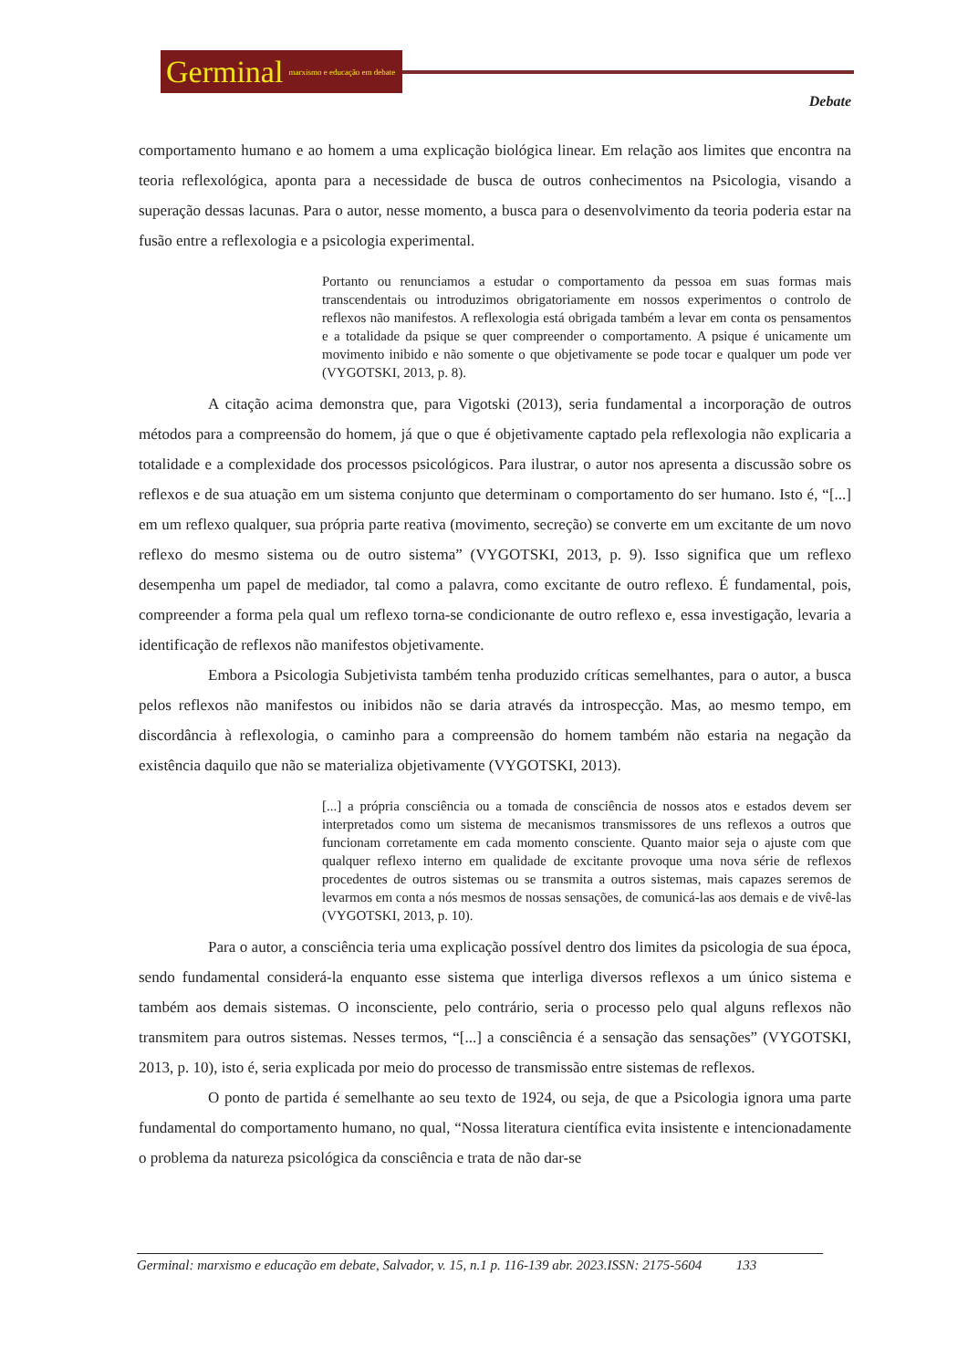Germinal marxismo e educação em debate
Debate
comportamento humano e ao homem a uma explicação biológica linear. Em relação aos limites que encontra na teoria reflexológica, aponta para a necessidade de busca de outros conhecimentos na Psicologia, visando a superação dessas lacunas. Para o autor, nesse momento, a busca para o desenvolvimento da teoria poderia estar na fusão entre a reflexologia e a psicologia experimental.
Portanto ou renunciamos a estudar o comportamento da pessoa em suas formas mais transcendentais ou introduzimos obrigatoriamente em nossos experimentos o controlo de reflexos não manifestos. A reflexologia está obrigada também a levar em conta os pensamentos e a totalidade da psique se quer compreender o comportamento. A psique é unicamente um movimento inibido e não somente o que objetivamente se pode tocar e qualquer um pode ver (VYGOTSKI, 2013, p. 8).
A citação acima demonstra que, para Vigotski (2013), seria fundamental a incorporação de outros métodos para a compreensão do homem, já que o que é objetivamente captado pela reflexologia não explicaria a totalidade e a complexidade dos processos psicológicos. Para ilustrar, o autor nos apresenta a discussão sobre os reflexos e de sua atuação em um sistema conjunto que determinam o comportamento do ser humano. Isto é, “[...] em um reflexo qualquer, sua própria parte reativa (movimento, secreção) se converte em um excitante de um novo reflexo do mesmo sistema ou de outro sistema” (VYGOTSKI, 2013, p. 9). Isso significa que um reflexo desempenha um papel de mediador, tal como a palavra, como excitante de outro reflexo. É fundamental, pois, compreender a forma pela qual um reflexo torna-se condicionante de outro reflexo e, essa investigação, levaria a identificação de reflexos não manifestos objetivamente.
Embora a Psicologia Subjetivista também tenha produzido críticas semelhantes, para o autor, a busca pelos reflexos não manifestos ou inibidos não se daria através da introspecção. Mas, ao mesmo tempo, em discordância à reflexologia, o caminho para a compreensão do homem também não estaria na negação da existência daquilo que não se materializa objetivamente (VYGOTSKI, 2013).
[...] a própria consciência ou a tomada de consciência de nossos atos e estados devem ser interpretados como um sistema de mecanismos transmissores de uns reflexos a outros que funcionam corretamente em cada momento consciente. Quanto maior seja o ajuste com que qualquer reflexo interno em qualidade de excitante provoque uma nova série de reflexos procedentes de outros sistemas ou se transmita a outros sistemas, mais capazes seremos de levarmos em conta a nós mesmos de nossas sensações, de comunicá-las aos demais e de vivê-las (VYGOTSKI, 2013, p. 10).
Para o autor, a consciência teria uma explicação possível dentro dos limites da psicologia de sua época, sendo fundamental considerá-la enquanto esse sistema que interliga diversos reflexos a um único sistema e também aos demais sistemas. O inconsciente, pelo contrário, seria o processo pelo qual alguns reflexos não transmitem para outros sistemas. Nesses termos, “[...] a consciência é a sensação das sensações” (VYGOTSKI, 2013, p. 10), isto é, seria explicada por meio do processo de transmissão entre sistemas de reflexos.
O ponto de partida é semelhante ao seu texto de 1924, ou seja, de que a Psicologia ignora uma parte fundamental do comportamento humano, no qual, “Nossa literatura científica evita insistente e intencionadamente o problema da natureza psicológica da consciência e trata de não dar-se
Germinal: marxismo e educação em debate, Salvador, v. 15, n.1 p. 116-139 abr. 2023.ISSN: 2175-5604 133